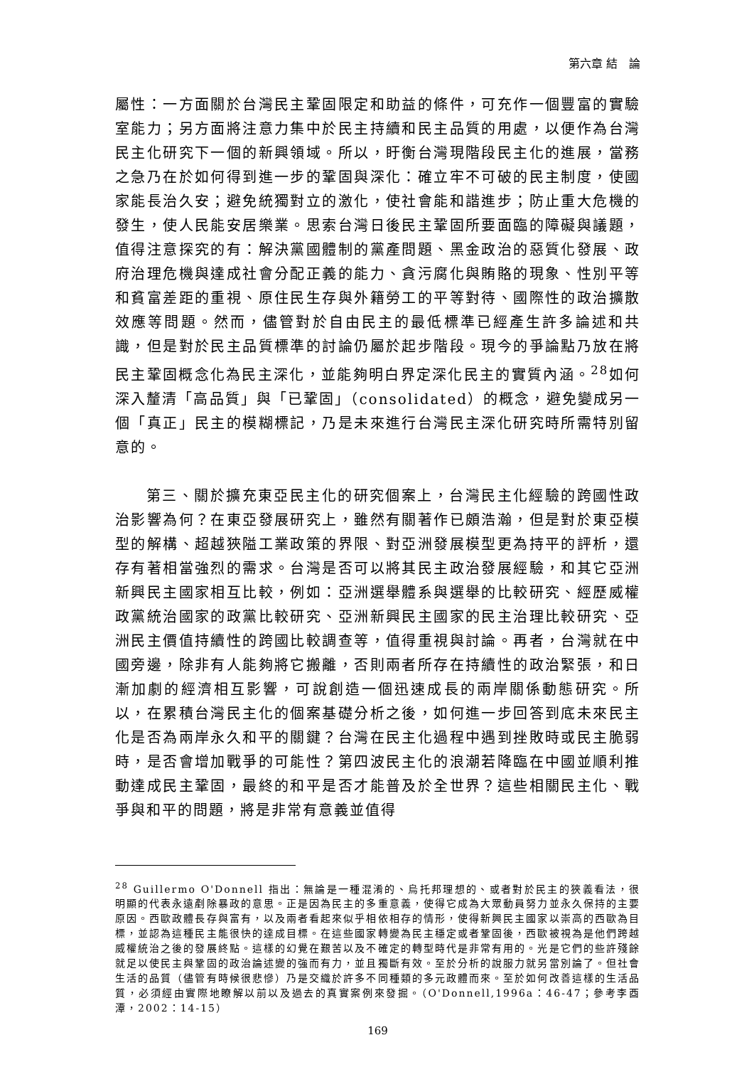第六章 結　論
屬性：一方面關於台灣民主鞏固限定和助益的條件，可充作一個豐富的實驗室能力；另方面將注意力集中於民主持續和民主品質的用處，以便作為台灣民主化研究下一個的新興領域。所以，盱衡台灣現階段民主化的進展，當務之急乃在於如何得到進一步的鞏固與深化：確立牢不可破的民主制度，使國家能長治久安；避免統獨對立的激化，使社會能和諧進步；防止重大危機的發生，使人民能安居樂業。思索台灣日後民主鞏固所要面臨的障礙與議題，值得注意探究的有：解決黨國體制的黨產問題、黑金政治的惡質化發展、政府治理危機與達成社會分配正義的能力、貪污腐化與賄賂的現象、性別平等和貧富差距的重視、原住民生存與外籍勞工的平等對待、國際性的政治擴散效應等問題。然而，儘管對於自由民主的最低標準已經產生許多論述和共識，但是對於民主品質標準的討論仍屬於起步階段。現今的爭論點乃放在將民主鞏固概念化為民主深化，並能夠明白界定深化民主的實質內涵。<sup>28</sup>如何深入釐清「高品質」與「已鞏固」（consolidated）的概念，避免變成另一個「真正」民主的模糊標記，乃是未來進行台灣民主深化研究時所需特別留意的。
第三、關於擴充東亞民主化的研究個案上，台灣民主化經驗的跨國性政治影響為何？在東亞發展研究上，雖然有關著作已頗浩瀚，但是對於東亞模型的解構、超越狹隘工業政策的界限、對亞洲發展模型更為持平的評析，還存有著相當強烈的需求。台灣是否可以將其民主政治發展經驗，和其它亞洲新興民主國家相互比較，例如：亞洲選舉體系與選舉的比較研究、經歷威權政黨統治國家的政黨比較研究、亞洲新興民主國家的民主治理比較研究、亞洲民主價值持續性的跨國比較調查等，值得重視與討論。再者，台灣就在中國旁邊，除非有人能夠將它搬離，否則兩者所存在持續性的政治緊張，和日漸加劇的經濟相互影響，可說創造一個迅速成長的兩岸關係動態研究。所以，在累積台灣民主化的個案基礎分析之後，如何進一步回答到底未來民主化是否為兩岸永久和平的關鍵？台灣在民主化過程中遇到挫敗時或民主脆弱時，是否會增加戰爭的可能性？第四波民主化的浪潮若降臨在中國並順利推動達成民主鞏固，最終的和平是否才能普及於全世界？這些相關民主化、戰爭與和平的問題，將是非常有意義並值得
<sup>28</sup> Guillermo O'Donnell 指出：無論是一種混淆的、烏托邦理想的、或者對於民主的狹義看法，很明顯的代表永遠剷除暴政的意思。正是因為民主的多重意義，使得它成為大眾動員努力並永久保持的主要原因。西歐政體長存與富有，以及兩者看起來似乎相依相存的情形，使得新興民主國家以崇高的西歐為目標，並認為這種民主能很快的達成目標。在這些國家轉變為民主穩定或者鞏固後，西歐被視為是他們跨越威權統治之後的發展終點。這樣的幻覺在艱苦以及不確定的轉型時代是非常有用的。光是它們的些許殘餘就足以使民主與鞏固的政治論述變的強而有力，並且獨斷有效。至於分析的說服力就另當別論了。但社會生活的品質（儘管有時候很悲慘）乃是交織於許多不同種類的多元政體而來。至於如何改善這樣的生活品質，必須經由實際地瞭解以前以及過去的真實案例來發掘。（O'Donnell,1996a：46-47；參考李酉潭，2002：14-15）
169